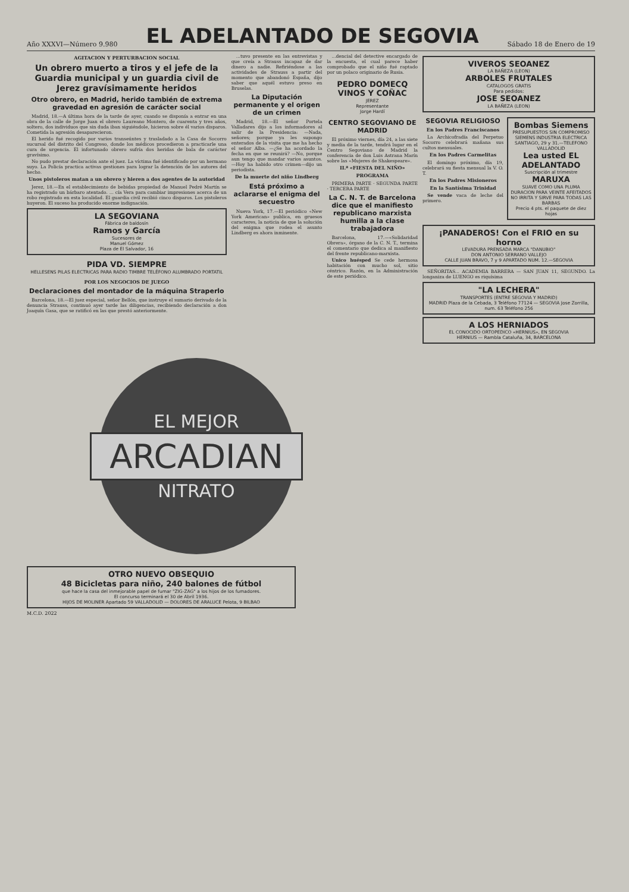Año XXXVI—Número 9.980
EL ADELANTADO DE SEGOVIA
Sábado 18 de Enero de 19
AGITACION Y PERTURBACION SOCIAL
Un obrero muerto a tiros y el jefe de la Guardia municipal y un guardia civil de Jerez gravísimamente heridos
Otro obrero, en Madrid, herido también de extrema gravedad en agresión de carácter social
Madrid, 18.—A última hora de la tarde de ayer, cuando se disponía a entrar en una obra de la calle de Jorge Juan el obrero Laureano Montero, de cuarenta y tres años, soltero, dos individuos que sin duda iban siguiéndole, hicieron sobre él varios disparos. Cometida la agresión desaparecieron.
El herido fué recogido por varios transeúntes y trasladado a la Casa de Socorro sucursal del distrito del Congreso, donde los médicos procedieron a practicarle una cura de urgencia. El infortunado obrero sufría dos heridas de bala de carácter gravísimo.
No pudo prestar declaración ante el juez. La víctima fué identificado por un hermano suyo. La Policía practica activas gestiones para lograr la detención de los autores del hecho.
Unos pistoleros matan a un obrero y hieren a dos agentes de la autoridad
Jerez, 18.—En el establecimiento de bebidas propiedad de Manuel Pedré Martín se ha registrado un bárbaro atentado. ... cía Vera para cambiar impresiones acerca de un robo registrado en esta localidad. El guardia civil recibió cinco disparos. Los pistoleros huyeron. El suceso ha producido enorme indignación.
LA SEGOVIANA
Fábrica de baldosín
Ramos y García
Sucesores de
Manuel Gómez
Plaza de El Salvador, 16
PIDA VD. SIEMPRE
HELLESENS PILAS ELECTRICAS PARA RADIO TIMBRE TELÉFONO ALUMBRADO PORTATIL
POR LOS NEGOCIOS DE JUEGO
Declaraciones del montador de la máquina Straperlo
Barcelona, 18.—El juez especial, señor Bellón, que instruye el sumario derivado de la denuncia Strauss, continuó ayer tarde las diligencias, recibiendo declaración a don Joaquín Gasa, que se ratificó en las que prestó anteriormente.
...tuvo presente en las entrevistas y que creía a Strauss incapaz de dar dinero a nadie. Refiriéndose a las actividades de Strauss a partir del momento que abandonó España, dijo saber que aquél estuvo preso en Bruselas.
La Diputación permanente y el origen de un crimen
Madrid, 18.—El señor Portela Valladares dijo a los informadores al salir de la Presidencia: —Nada, señores; porque ya les supongo enterados de la visita que me ha hecho el señor Alba. —¿Se ha acordado la fecha en que se reunirá? —No, porque aun tengo que mandar varios asuntos. —Hoy ha habido otro crimen—dijo un periodista.
De la muerte del niño Lindberg
Está próximo a aclararse el enigma del secuestro
Nueva York, 17.—El periódico «New York American» publica, en gruesos caracteres, la noticia de que la solución del enigma que rodea el asunto Lindberg es ahora inminente.
...dencial del detective encargado de la encuesta, el cual parece haber comprobado que el niño fué raptado por un polaco originario de Rusia.
PEDRO DOMECQ
VINOS Y COÑAC
JEREZ
Representante
Jorge Hardí
CENTRO SEGOVIANO DE MADRID
El próximo viernes, día 24, a las siete y media de la tarde, tendrá lugar en el Centro Segoviano de Madrid la conferencia de don Luis Astrana Marín sobre las «Mujeres de Shakespeare».
II.ª «FIESTA DEL NIÑO»
PROGRAMA
PRIMERA PARTE · SEGUNDA PARTE · TERCERA PARTE
La C. N. T. de Barcelona dice que el manifiesto republicano marxista humilla a la clase trabajadora
Barcelona, 17.—«Solidaridad Obrera», órgano de la C. N. T., termina el comentario que dedica al manifiesto del frente republicano-marxista.
Unico huésped Se cede hermosa habitación con mucho sol, sitio céntrico. Razón, en la Administración de este periódico.
VIVEROS SEOANEZ
LA BAÑEZA (LEON)
ARBOLES FRUTALES
CATALOGOS GRATIS
Para pedidos:
JOSE SEOANEZ
LA BAÑEZA (LEON)
SEGOVIA RELIGIOSO
En los Padres Franciscanos
La Archicofradía del Perpetuo Socorro celebrará mañana sus cultos mensuales.
En los Padres Carmelitas
El domingo próximo, día 19, celebrará su fiesta mensual la V. O. T.
En los Padres Misioneros
En la Santísima Trinidad
Se vende vaca de leche del primero.
Bombas Siemens
PRESUPUESTOS SIN COMPROMISO
SIEMENS INDUSTRIA ELECTRICA
SANTIAGO, 29 y 31.—TELEFONO
VALLADOLID
Lea usted EL ADELANTADO
Suscripción al trimestre
MARUXA
SUAVE COMO UNA PLUMA
DURACION PARA VEINTE AFEITADOS
NO IRRITA Y SIRVE PARA TODAS LAS BARBAS
Precio 4 pts. el paquete de diez hojas
¡PANADEROS! Con el FRIO en su horno
LEVADURA PRENSADA MARCA "DANUBIO"
DON ANTONIO SERRANO VALLEJO
CALLE JUAN BRAVO, 7 y 9 APARTADO NUM. 12.—SEGOVIA
SEÑORITAS... ACADEMIA BARRERA — SAN JUAN 11, SEGUNDO. La longaniza de LUENGO es riquísima
"LA LECHERA"
TRANSPORTES (ENTRE SEGOVIA Y MADRID)
MADRID Plaza de la Cebada, 3 Teléfono 77124 — SEGOVIA Jose Zorrilla, num. 63 Teléfono 256
A LOS HERNIADOS
EL CONOCIDO ORTOPEDICO «HERNIUS», EN SEGOVIA
HERNIUS — Rambla Cataluña, 34, BARCELONA
EL MEJOR
ARCADIAN
NITRATO
OTRO NUEVO OBSEQUIO
48 Bicicletas para niño, 240 balones de fútbol
que hace la casa del inmejorable papel de fumar "ZIG-ZAG" a los hijos de los fumadores.
El concurso terminará el 30 de Abril 1936.
HIJOS DE MOLINER Apartado 59 VALLADOLID — DOLORES DE ARALUCE Pelota, 9 BILBAO
M.C.D. 2022